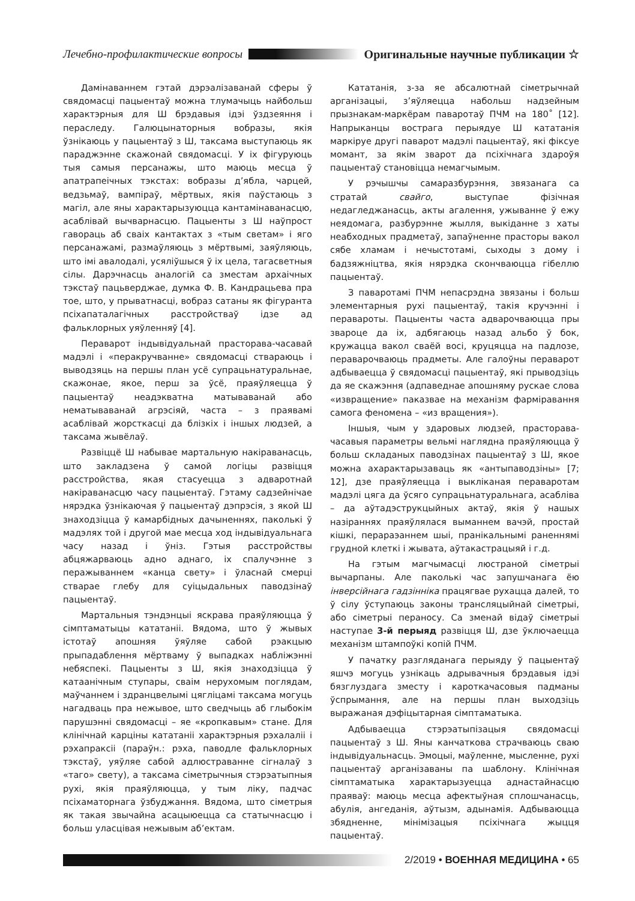Лечебно-профилактические вопросы Оригинальные научные публикации ☆
Дамінаваннем гэтай дэрэалізаванай сферы ў свядомасці пацыентаў можна тлумачыць найбольш характэрныя для Ш брэдавыя ідэі ўздзеяння і пераследу. Галюцынаторныя вобразы, якія ўзнікаюць у пацыентаў з Ш, таксама выступаюць як параджэнне скажонай свядомасці. У іх фігуруюць тыя самыя персанажы, што маюць месца ў апатрапеічных тэкстах: вобразы д’ябла, чарцей, ведзьмаў, вампіраў, мёртвых, якія паўстаюць з магіл, але яны характарызуюцца кантамінаванасцю, асаблівай вычварнасцю. Пацыенты з Ш наўпрост гавораць аб сваіх кантактах з «тым светам» і яго персанажамі, размаўляюць з мёртвымі, заяўляюць, што імі авалодалі, усяліўшыся ў іх цела, тагасветныя сілы. Дарэчнасць аналогій са зместам архаічных тэкстаў пацьверджае, думка Ф. В. Кандрацьева пра тое, што, у прыватнасці, вобраз сатаны як фігуранта псіхапаталагічных расстройстваў ідзе ад фальклорных уяўленняў [4].
Пераварот індывідуальнай прасторава-часавай мадэлі і «перакручванне» свядомасці ствараюць і выводзяць на першы план усё супрацьнатуральнае, скажонае, якое, перш за ўсё, праяўляецца ў пацыентаў неадэкватна матываванай або нематываванай агрэсіяй, часта – з праявамі асаблівай жорсткасці да блізкіх і іншых людзей, а таксама жывёлаў.
Развіццё Ш набывае мартальную накіраванасць, што закладзена ў самой логіцы развіцця расстройства, якая стасуецца з адваротнай накіраванасцю часу пацыентаў. Гэтаму садзейнічае нярэдка ўзнікаючая ў пацыентаў дэпрэсія, з якой Ш знаходзіцца ў камарбідных дачыненнях, паколькі ў мадэлях той і другой мае месца ход індывідуальнага часу назад і ўніз. Гэтыя расстройствы абцяжарваюць адно аднаго, іх спалучэнне з перажываннем «канца свету» і ўласнай смерці стварае глебу для суіцыдальных паводзінаў пацыентаў.
Мартальныя тэндэнцыі яскрава праяўляюцца ў сімптаматыцы кататаніі. Вядома, што ў жывых істотаў апошняя ўяўляе сабой рэакцыю прыпадаблення мёртваму ў выпадках набліжэнні небяспекі. Пацыенты з Ш, якія знаходзіцца ў катаанічным ступары, сваім нерухомым поглядам, маўчаннем і здранцвелымі цягліцамі таксама могуць нагадваць пра нежывое, што сведчыць аб глыбокім парушэнні свядомасці – яе «кропкавым» стане. Для клінічнай карціны кататаніі характэрныя рэхалаліі і рэхапраксіі (параўн.: рэха, паводле фальклорных тэкстаў, уяўляе сабой адлюстраванне сігналаў з «таго» свету), а таксама сіметрычныя стэрэатыпныя рухі, якія праяўляюцца, у тым ліку, падчас псіхаматорнага ўзбуджання. Вядома, што сіметрыя як такая звычайна асацыюецца са статычнасцю і больш уласцівая нежывым аб’ектам.
Кататанія, з-за яе абсалютнай сіметрычнай арганізацыі, з’яўляецца набольш надзейным прызнакам-маркёрам паваротаў ПЧМ на 180˚ [12]. Напрыканцы вострага перыядуе Ш кататанія маркіруе другі паварот мадэлі пацыентаў, які фіксуе момант, за якім зварот да псіхічнага здароўя пацыентаў становіцца немагчымым.
У рэчышчы самаразбурэння, звязанага са стратай свайго, выступае фізічная недагледжанасць, акты агалення, ужыванне ў ежу неядомага, разбурэнне жылля, выкіданне з хаты неабходных прадметаў, запаўненне прасторы вакол сябе хламам і нечыстотамі, сыходы з дому і бадзяжніцтва, якія нярэдка скончваюцца гібеллю пацыентаў.
З паваротамі ПЧМ непасрэдна звязаны і больш элементарныя рухі пацыентаў, такія кручэнні і перавароты. Пацыенты часта адварочваюцца пры звароце да іх, адбягаюць назад альбо ў бок, кружацца вакол сваёй восі, круцяцца на падлозе, пераварочваюць прадметы. Але галоўны пераварот адбываецца ў свядомасці пацыентаў, які прыводзіць да яе скажэння (адпаведнае апошняму рускае слова «извращение» паказвае на механізм фарміравання самога феномена – «из вращения»).
Іншыя, чым у здаровых людзей, прасторава-часавыя параметры вельмі наглядна праяўляюцца ў больш складаных паводзінах пацыентаў з Ш, якое можна ахарактарызаваць як «антыпаводзіны» [7; 12], дзе праяўляецца і выкліканая пераваротам мадэлі цяга да ўсяго супрацьнатуральнага, асабліва – да аўтадэструкцыйных актаў, якія ў нашых назіраннях праяўлялася выманнем вачэй, простай кішкі, перараэаннем шыі, пранікальнымі раненнямі грудной клеткі і жывата, аўтакастрацыяй і г.д.
На гэтым магчымасці люстраной сіметрыі вычарпаны. Але паколькі час запушчанага ёю інверсійнага гадзінніка працягвае рухацца далей, то ў сілу ўступаюць законы трансляцыйнай сіметрыі, або сіметрыі пераносу. Са зменай відаў сіметрыі наступае 3-й перыяд развіцця Ш, дзе ўключаецца механізм штампоўкі копій ПЧМ.
У пачатку разгляданага перыяду ў пацыентаў яшчэ могуць узнікаць адрывачныя брэдавыя ідэі бязглуздага зместу і кароткачасовыя падманы ўспрымання, але на першы план выходзіць выражаная дэфіцытарная сімптаматыка.
Адбываецца стэрэатыпізацыя свядомасці пацыентаў з Ш. Яны канчаткова страчваюць сваю індывідуальнасць. Эмоцыі, маўленне, мысленне, рухі пацыентаў арганізаваны па шаблону. Клінічная сімптаматыка характарызуецца аднастайнасцю праяваў: маюць месца афектыўная сплошчанасць, абулія, ангеданія, аўтызм, адынамія. Адбываюцца збядненне, мінімізацыя псіхічнага жыцця пацыентаў.
2/2019 • ВОЕННАЯ МЕДИЦИНА • 65